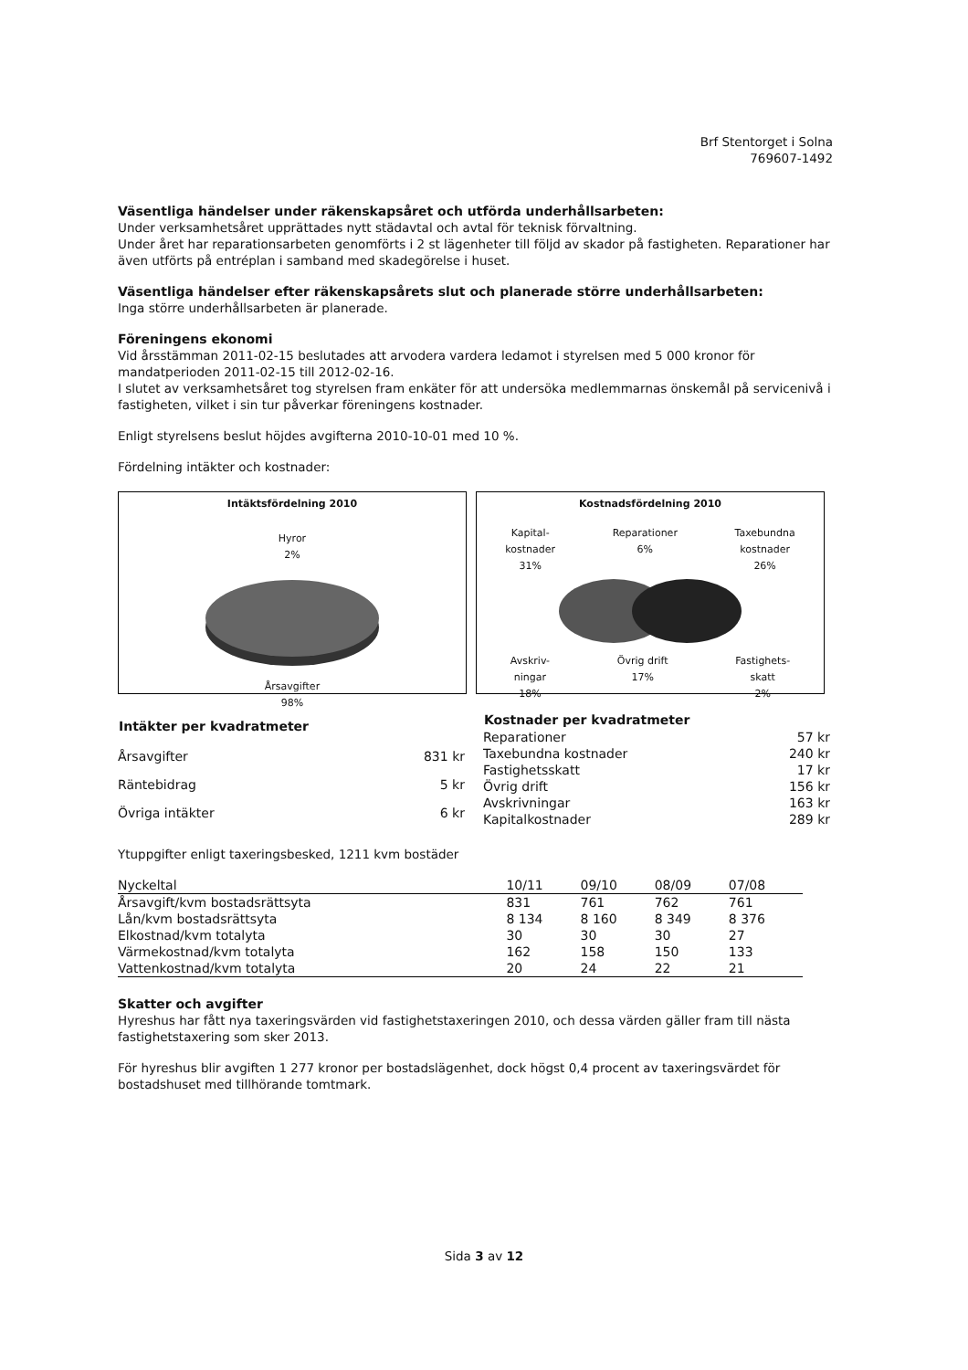Brf Stentorget i Solna
769607-1492
Väsentliga händelser under räkenskapsåret och utförda underhållsarbeten:
Under verksamhetsåret upprättades nytt städavtal och avtal för teknisk förvaltning.
Under året har reparationsarbeten genomförts i 2 st lägenheter till följd av skador på fastigheten. Reparationer har även utförts på entréplan i samband med skadegörelse i huset.
Väsentliga händelser efter räkenskapsårets slut och planerade större underhållsarbeten:
Inga större underhållsarbeten är planerade.
Föreningens ekonomi
Vid årsstämman 2011-02-15 beslutades att arvodera vardera ledamot i styrelsen med 5 000 kronor för mandatperioden 2011-02-15 till 2012-02-16.
I slutet av verksamhetsåret tog styrelsen fram enkäter för att undersöka medlemmarnas önskemål på servicenivå i fastigheten, vilket i sin tur påverkar föreningens kostnader.
Enligt styrelsens beslut höjdes avgifterna 2010-10-01 med 10 %.
Fördelning intäkter och kostnader:
Intäktsfördelning 2010
Hyror
2%
Årsavgifter
98%
Kostnadsfördelning 2010
Kapital-
kostnader
31% Reparationer
6% Taxebundna
kostnader
26%
Avskriv-
ningar
18% Övrig drift
17% Fastighets-
skatt
2%
| Intäkter per kvadratmeter | |
| --- | --- |
| Årsavgifter | 831 kr |
| Räntebidrag | 5 kr |
| Övriga intäkter | 6 kr |
| Kostnader per kvadratmeter | |
| --- | --- |
| Reparationer | 57 kr |
| Taxebundna kostnader | 240 kr |
| Fastighetsskatt | 17 kr |
| Övrig drift | 156 kr |
| Avskrivningar | 163 kr |
| Kapitalkostnader | 289 kr |
Ytuppgifter enligt taxeringsbesked, 1211 kvm bostäder
| Nyckeltal | 10/11 | 09/10 | 08/09 | 07/08 |
| --- | --- | --- | --- | --- |
| Årsavgift/kvm bostadsrättsyta | 831 | 761 | 762 | 761 |
| Lån/kvm bostadsrättsyta | 8 134 | 8 160 | 8 349 | 8 376 |
| Elkostnad/kvm totalyta | 30 | 30 | 30 | 27 |
| Värmekostnad/kvm totalyta | 162 | 158 | 150 | 133 |
| Vattenkostnad/kvm totalyta | 20 | 24 | 22 | 21 |
Skatter och avgifter
Hyreshus har fått nya taxeringsvärden vid fastighetstaxeringen 2010, och dessa värden gäller fram till nästa fastighetstaxering som sker 2013.
För hyreshus blir avgiften 1 277 kronor per bostadslägenhet, dock högst 0,4 procent av taxeringsvärdet för bostadshuset med tillhörande tomtmark.
Sida 3 av 12